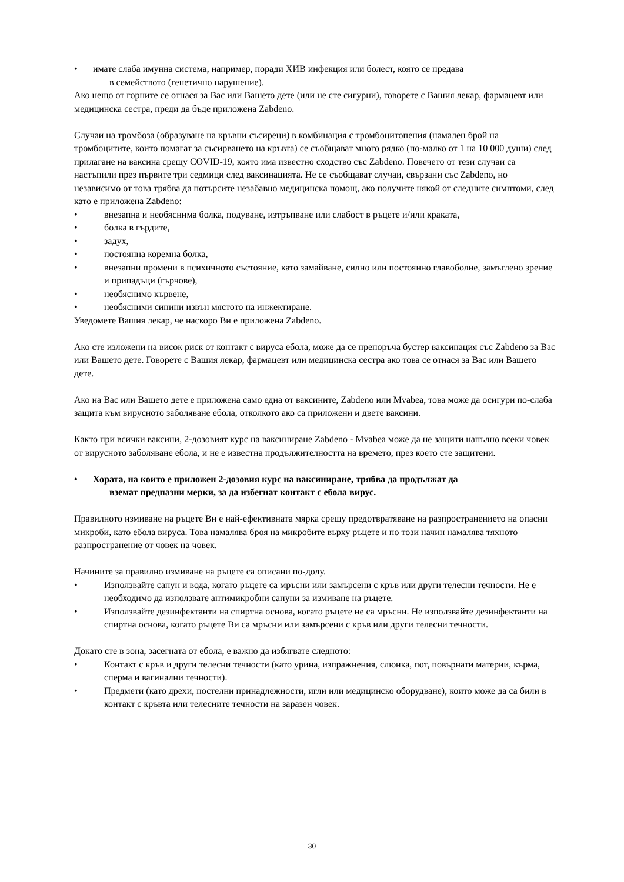• имате слаба имунна система, например, поради ХИВ инфекция или болест, която се предава
в семейството (генетично нарушение).
Ако нещо от горните се отнася за Вас или Вашето дете (или не сте сигурни), говорете с Вашия лекар, фармацевт или медицинска сестра, преди да бъде приложена Zabdeno.
Случаи на тромбоза (образуване на кръвни съсиреци) в комбинация с тромбоцитопения (намален брой на тромбоцитите, които помагат за съсирването на кръвта) се съобщават много рядко (по-малко от 1 на 10 000 души) след прилагане на ваксина срещу COVID-19, която има известно сходство със Zabdeno. Повечето от тези случаи са настъпили през първите три седмици след ваксинацията. Не се съобщават случаи, свързани със Zabdeno, но независимо от това трябва да потърсите незабавно медицинска помощ, ако получите някой от следните симптоми, след като е приложена Zabdeno:
• внезапна и необяснима болка, подуване, изтръпване или слабост в ръцете и/или краката,
• болка в гърдите,
• задух,
• постоянна коремна болка,
• внезапни промени в психичното състояние, като замайване, силно или постоянно главоболие, замъглено зрение и припадъци (гърчове),
• необяснимо кървене,
• необясними синини извън мястото на инжектиране.
Уведомете Вашия лекар, че наскоро Ви е приложена Zabdeno.
Ако сте изложени на висок риск от контакт с вируса ебола, може да се препоръча бустер ваксинация със Zabdeno за Вас или Вашето дете. Говорете с Вашия лекар, фармацевт или медицинска сестра ако това се отнася за Вас или Вашето дете.
Ако на Вас или Вашето дете е приложена само една от ваксините, Zabdeno или Mvabea, това може да осигури по-слаба защита към вирусното заболяване ебола, отколкото ако са приложени и двете ваксини.
Както при всички ваксини, 2-дозовият курс на ваксиниране Zabdeno - Mvabea може да не защити напълно всеки човек от вирусното заболяване ебола, и не е известна продължителността на времето, през което сте защитени.
• Хората, на които е приложен 2-дозовия курс на ваксиниране, трябва да продължат да
вземат предпазни мерки, за да избегнат контакт с ебола вирус.
Правилното измиване на ръцете Ви е най-ефективната мярка срещу предотвратяване на разпространението на опасни микроби, като ебола вируса. Това намалява броя на микробите върху ръцете и по този начин намалява тяхното разпространение от човек на човек.
Начините за правилно измиване на ръцете са описани по-долу.
• Използвайте сапун и вода, когато ръцете са мръсни или замърсени с кръв или други телесни течности. Не е необходимо да използвате антимикробни сапуни за измиване на ръцете.
• Използвайте дезинфектанти на спиртна основа, когато ръцете не са мръсни. Не използвайте дезинфектанти на спиртна основа, когато ръцете Ви са мръсни или замърсени с кръв или други телесни течности.
Докато сте в зона, засегната от ебола, е важно да избягвате следното:
• Контакт с кръв и други телесни течности (като урина, изпражнения, слюнка, пот, повърнати материи, кърма, сперма и вагинални течности).
• Предмети (като дрехи, постелни принадлежности, игли или медицинско оборудване), които може да са били в контакт с кръвта или телесните течности на заразен човек.
30